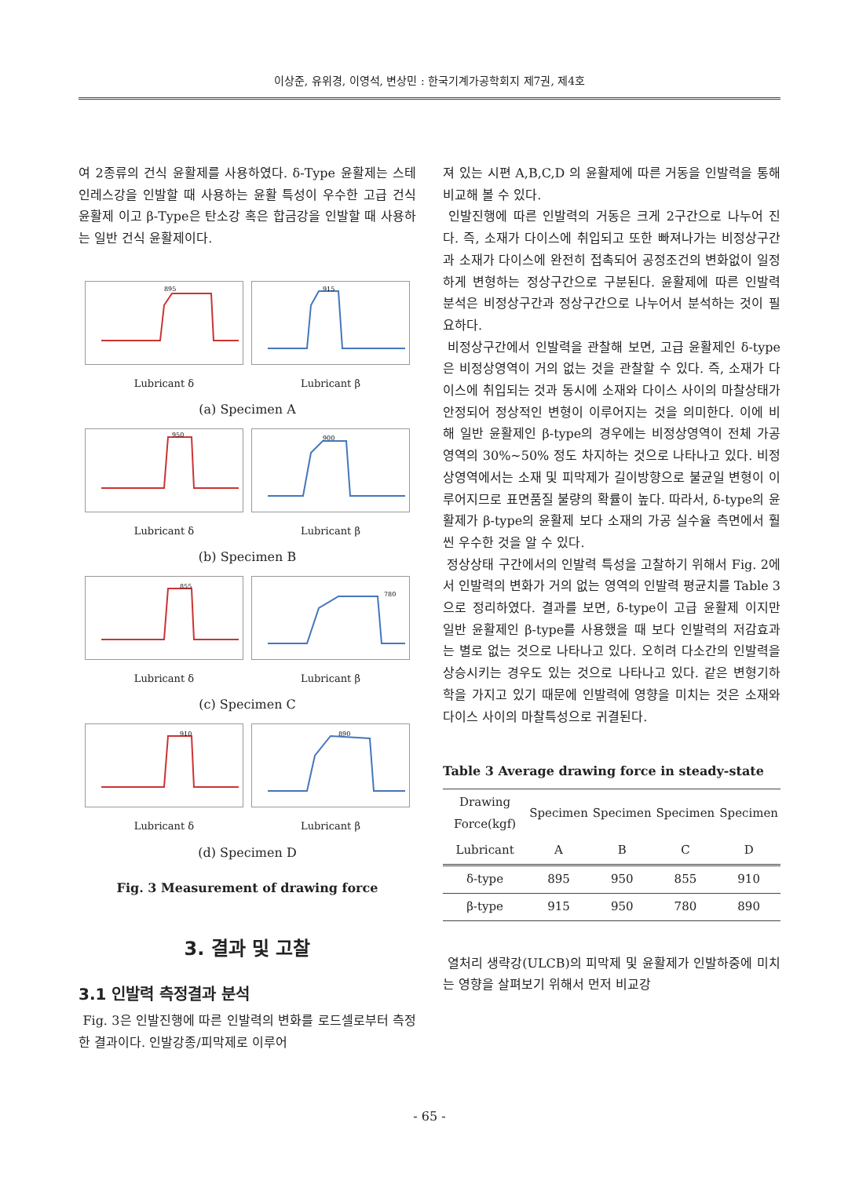이상준, 유위경, 이영석, 변상민 : 한국기계가공학회지 제7권, 제4호
여 2종류의 건식 윤활제를 사용하였다. δ-Type 윤활제는 스테인레스강을 인발할 때 사용하는 윤활 특성이 우수한 고급 건식 윤활제 이고 β-Type은 탄소강 혹은 합금강을 인발할 때 사용하는 일반 건식 윤활제이다.
895
Lubricant δ
915
Lubricant β
(a) Specimen A
950
Lubricant δ
900
Lubricant β
(b) Specimen B
855
Lubricant δ
780
Lubricant β
(c) Specimen C
910
Lubricant δ
890
Lubricant β
(d) Specimen D
Fig. 3 Measurement of drawing force
3. 결과 및 고찰
3.1 인발력 측정결과 분석
Fig. 3은 인발진행에 따른 인발력의 변화를 로드셀로부터 측정한 결과이다. 인발강종/피막제로 이루어
져 있는 시편 A,B,C,D 의 윤활제에 따른 거동을 인발력을 통해 비교해 볼 수 있다.
인발진행에 따른 인발력의 거동은 크게 2구간으로 나누어 진다. 즉, 소재가 다이스에 취입되고 또한 빠져나가는 비정상구간과 소재가 다이스에 완전히 접촉되어 공정조건의 변화없이 일정하게 변형하는 정상구간으로 구분된다. 윤활제에 따른 인발력 분석은 비정상구간과 정상구간으로 나누어서 분석하는 것이 필요하다.
비정상구간에서 인발력을 관찰해 보면, 고급 윤활제인 δ-type은 비정상영역이 거의 없는 것을 관찰할 수 있다. 즉, 소재가 다이스에 취입되는 것과 동시에 소재와 다이스 사이의 마찰상태가 안정되어 정상적인 변형이 이루어지는 것을 의미한다. 이에 비해 일반 윤활제인 β-type의 경우에는 비정상영역이 전체 가공영역의 30%~50% 정도 차지하는 것으로 나타나고 있다. 비정상영역에서는 소재 및 피막제가 길이방향으로 불균일 변형이 이루어지므로 표면품질 불량의 확률이 높다. 따라서, δ-type의 윤활제가 β-type의 윤활제 보다 소재의 가공 실수율 측면에서 훨씬 우수한 것을 알 수 있다.
정상상태 구간에서의 인발력 특성을 고찰하기 위해서 Fig. 2에서 인발력의 변화가 거의 없는 영역의 인발력 평균치를 Table 3으로 정리하였다. 결과를 보면, δ-type이 고급 윤활제 이지만 일반 윤활제인 β-type를 사용했을 때 보다 인발력의 저감효과는 별로 없는 것으로 나타나고 있다. 오히려 다소간의 인발력을 상승시키는 경우도 있는 것으로 나타나고 있다. 같은 변형기하학을 가지고 있기 때문에 인발력에 영향을 미치는 것은 소재와 다이스 사이의 마찰특성으로 귀결된다.
Table 3 Average drawing force in steady-state
| Drawing Force(kgf) | Specimen | Specimen | Specimen | Specimen |
| --- | --- | --- | --- | --- |
| Lubricant | A | B | C | D |
| δ-type | 895 | 950 | 855 | 910 |
| β-type | 915 | 950 | 780 | 890 |
열처리 생략강(ULCB)의 피막제 및 윤활제가 인발하중에 미치는 영향을 살펴보기 위해서 먼저 비교강
- 65 -